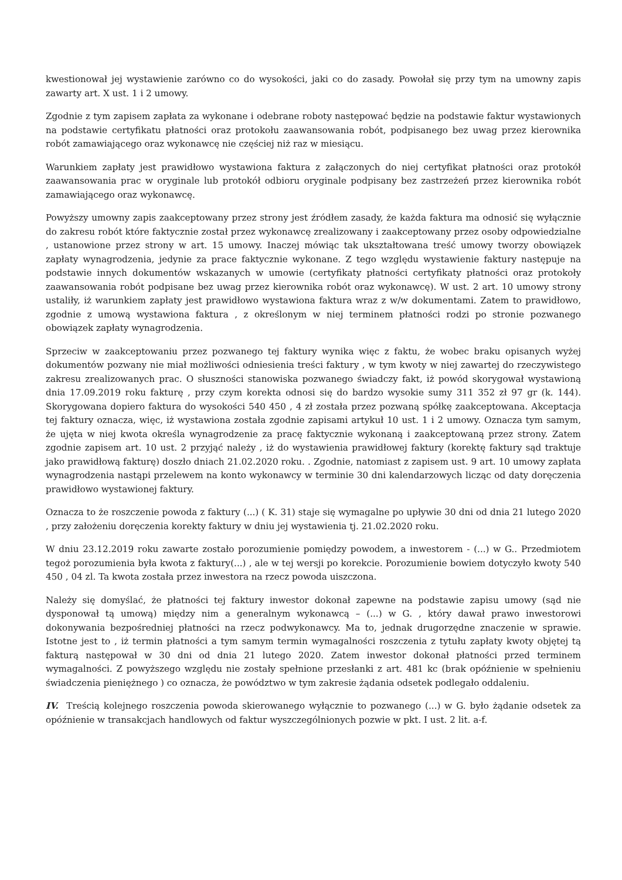kwestionował jej wystawienie zarówno co do wysokości, jaki co do zasady. Powołał się przy tym na umowny zapis zawarty art. X ust. 1 i 2 umowy.
Zgodnie z tym zapisem zapłata za wykonane i odebrane roboty następować będzie na podstawie faktur wystawionych na podstawie certyfikatu płatności oraz protokołu zaawansowania robót, podpisanego bez uwag przez kierownika robót zamawiającego oraz wykonawcę nie częściej niż raz w miesiącu.
Warunkiem zapłaty jest prawidłowo wystawiona faktura z załączonych do niej certyfikat płatności oraz protokół zaawansowania prac w oryginale lub protokół odbioru oryginale podpisany bez zastrzeżeń przez kierownika robót zamawiającego oraz wykonawcę.
Powyższy umowny zapis zaakceptowany przez strony jest źródłem zasady, że każda faktura ma odnosić się wyłącznie do zakresu robót które faktycznie został przez wykonawcę zrealizowany i zaakceptowany przez osoby odpowiedzialne , ustanowione przez strony w art. 15 umowy. Inaczej mówiąc tak ukształtowana treść umowy tworzy obowiązek zapłaty wynagrodzenia, jedynie za prace faktycznie wykonane. Z tego względu wystawienie faktury następuje na podstawie innych dokumentów wskazanych w umowie (certyfikaty płatności certyfikaty płatności oraz protokoły zaawansowania robót podpisane bez uwag przez kierownika robót oraz wykonawcę). W ust. 2 art. 10 umowy strony ustaliły, iż warunkiem zapłaty jest prawidłowo wystawiona faktura wraz z w/w dokumentami. Zatem to prawidłowo, zgodnie z umową wystawiona faktura , z określonym w niej terminem płatności rodzi po stronie pozwanego obowiązek zapłaty wynagrodzenia.
Sprzeciw w zaakceptowaniu przez pozwanego tej faktury wynika więc z faktu, że wobec braku opisanych wyżej dokumentów pozwany nie miał możliwości odniesienia treści faktury , w tym kwoty w niej zawartej do rzeczywistego zakresu zrealizowanych prac. O słuszności stanowiska pozwanego świadczy fakt, iż powód skorygował wystawioną dnia 17.09.2019 roku fakturę , przy czym korekta odnosi się do bardzo wysokie sumy 311 352 zł 97 gr (k. 144). Skorygowana dopiero faktura do wysokości 540 450 , 4 zł została przez pozwaną spółkę zaakceptowana. Akceptacja tej faktury oznacza, więc, iż wystawiona została zgodnie zapisami artykuł 10 ust. 1 i 2 umowy. Oznacza tym samym, że ujęta w niej kwota określa wynagrodzenie za pracę faktycznie wykonaną i zaakceptowaną przez strony. Zatem zgodnie zapisem art. 10 ust. 2 przyjąć należy , iż do wystawienia prawidłowej faktury (korektę faktury sąd traktuje jako prawidłową fakturę) doszło dniach 21.02.2020 roku. . Zgodnie, natomiast z zapisem ust. 9 art. 10 umowy zapłata wynagrodzenia nastąpi przelewem na konto wykonawcy w terminie 30 dni kalendarzowych licząc od daty doręczenia prawidłowo wystawionej faktury.
Oznacza to że roszczenie powoda z faktury (...) ( K. 31) staje się wymagalne po upływie 30 dni od dnia 21 lutego 2020 , przy założeniu doręczenia korekty faktury w dniu jej wystawienia tj. 21.02.2020 roku.
W dniu 23.12.2019 roku zawarte zostało porozumienie pomiędzy powodem, a inwestorem - (...) w G.. Przedmiotem tegoż porozumienia była kwota z faktury(...) , ale w tej wersji po korekcie. Porozumienie bowiem dotyczyło kwoty 540 450 , 04 zl. Ta kwota została przez inwestora na rzecz powoda uiszczona.
Należy się domyślać, że płatności tej faktury inwestor dokonał zapewne na podstawie zapisu umowy (sąd nie dysponował tą umową) między nim a generalnym wykonawcą – (...) w G. , który dawał prawo inwestorowi dokonywania bezpośredniej płatności na rzecz podwykonawcy. Ma to, jednak drugorzędne znaczenie w sprawie. Istotne jest to , iż termin płatności a tym samym termin wymagalności roszczenia z tytułu zapłaty kwoty objętej tą fakturą następował w 30 dni od dnia 21 lutego 2020. Zatem inwestor dokonał płatności przed terminem wymagalności. Z powyższego względu nie zostały spełnione przesłanki z art. 481 kc (brak opóźnienie w spełnieniu świadczenia pieniężnego ) co oznacza, że powództwo w tym zakresie żądania odsetek podlegało oddaleniu.
IV. Treścią kolejnego roszczenia powoda skierowanego wyłącznie to pozwanego (...) w G. było żądanie odsetek za opóźnienie w transakcjach handlowych od faktur wyszczególnionych pozwie w pkt. I ust. 2 lit. a-f.